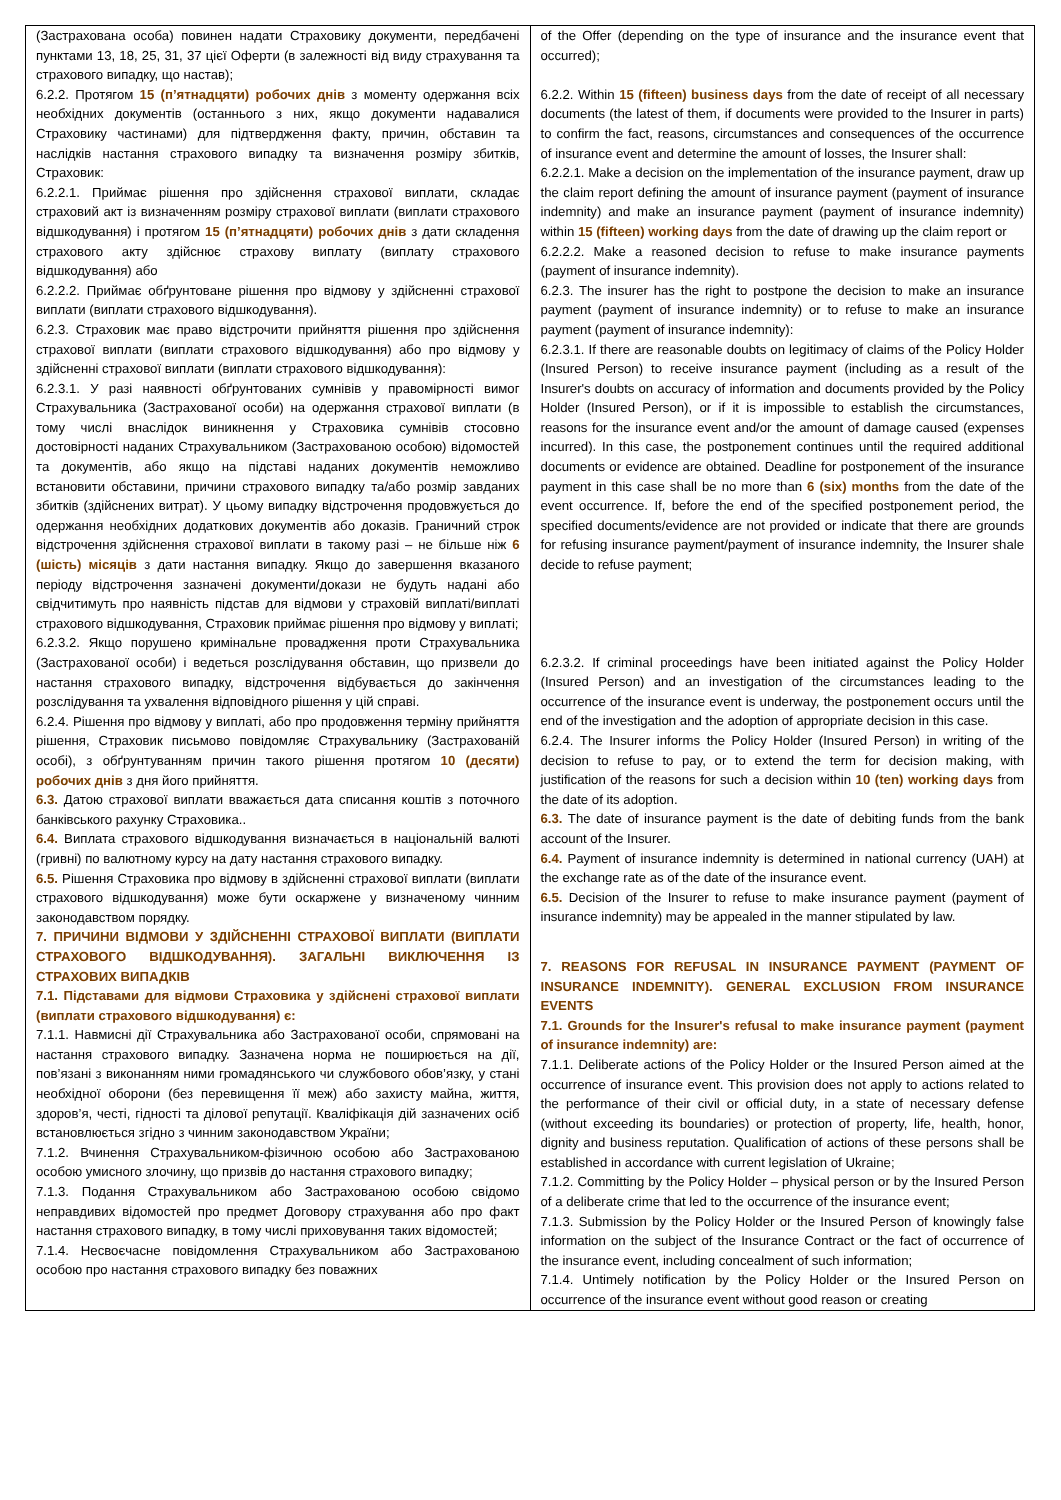| (Застрахована особа) повинен надати Страховику документи, передбачені пунктами 13, 18, 25, 31, 37 цієї Оферти (в залежності від виду страхування та страхового випадку, що настав); 6.2.2. Протягом 15 (п’ятнадцяти) робочих днів з моменту одержання всіх необхідних документів (останнього з них, якщо документи надавалися Страховику частинами) для підтвердження факту, причин, обставин та наслідків настання страхового випадку та визначення розміру збитків, Страховик: 6.2.2.1. Приймає рішення про здійснення страхової виплати, складає страховий акт із визначенням розміру страхової виплати (виплати страхового відшкодування) і протягом 15 (п’ятнадцяти) робочих днів з дати складення страхового акту здійснює страхову виплату (виплату страхового відшкодування) або 6.2.2.2. Приймає обґрунтоване рішення про відмову у здійсненні страхової виплати (виплати страхового відшкодування). 6.2.3. Страховик має право відстрочити прийняття рішення про здійснення страхової виплати (виплати страхового відшкодування) або про відмову у здійсненні страхової виплати (виплати страхового відшкодування): 6.2.3.1. У разі наявності обґрунтованих сумнівів у правомірності вимог Страхувальника (Застрахованої особи) на одержання страхової виплати (в тому числі внаслідок виникнення у Страховика сумнівів стосовно достовірності наданих Страхувальником (Застрахованою особою) відомостей та документів, або якщо на підставі наданих документів неможливо встановити обставини, причини страхового випадку та/або розмір завданих збитків (здійснених витрат). У цьому випадку відстрочення продовжується до одержання необхідних додаткових документів або доказів. Граничний строк відстрочення здійснення страхової виплати в такому разі – не більше ніж 6 (шість) місяців з дати настання випадку. Якщо до завершення вказаного періоду відстрочення зазначені документи/докази не будуть надані або свідчитимуть про наявність підстав для відмови у страховій виплаті/виплаті страхового відшкодування, Страховик приймає рішення про відмову у виплаті; 6.2.3.2. Якщо порушено кримінальне провадження проти Страхувальника (Застрахованої особи) і ведеться розслідування обставин, що призвели до настання страхового випадку, відстрочення відбувається до закінчення розслідування та ухвалення відповідного рішення у цій справі. 6.2.4. Рішення про відмову у виплаті, або про продовження терміну прийняття рішення, Страховик письмово повідомляє Страхувальнику (Застрахованій особі), з обґрунтуванням причин такого рішення протягом 10 (десяти) робочих днів з дня його прийняття. 6.3. Датою страхової виплати вважається дата списання коштів з поточного банківського рахунку Страховика.. 6.4. Виплата страхового відшкодування визначається в національній валюті (гривні) по валютному курсу на дату настання страхового випадку. 6.5. Рішення Страховика про відмову в здійсненні страхової виплати (виплати страхового відшкодування) може бути оскаржене у визначеному чинним законодавством порядку. 7. ПРИЧИНИ ВІДМОВИ У ЗДІЙСНЕННІ СТРАХОВОЇ ВИПЛАТИ (ВИПЛАТИ СТРАХОВОГО ВІДШКОДУВАННЯ). ЗАГАЛЬНІ ВИКЛЮЧЕННЯ ІЗ СТРАХОВИХ ВИПАДКІВ 7.1. Підставами для відмови Страховика у здійснені страхової виплати (виплати страхового відшкодування) є: 7.1.1. Навмисні дії Страхувальника або Застрахованої особи, спрямовані на настання страхового випадку. Зазначена норма не поширюється на дії, пов’язані з виконанням ними громадянського чи службового обов’язку, у стані необхідної оборони (без перевищення її меж) або захисту майна, життя, здоров’я, честі, гідності та ділової репутації. Кваліфікація дій зазначених осіб встановлюється згідно з чинним законодавством України; 7.1.2. Вчинення Страхувальником-фізичною особою або Застрахованою особою умисного злочину, що призвів до настання страхового випадку; 7.1.3. Подання Страхувальником або Застрахованою особою свідомо неправдивих відомостей про предмет Договору страхування або про факт настання страхового випадку, в тому числі приховування таких відомостей; 7.1.4. Несвоєчасне повідомлення Страхувальником або Застрахованою особою про настання страхового випадку без поважних | of the Offer (depending on the type of insurance and the insurance event that occurred); 6.2.2. Within 15 (fifteen) business days from the date of receipt of all necessary documents (the latest of them, if documents were provided to the Insurer in parts) to confirm the fact, reasons, circumstances and consequences of the occurrence of insurance event and determine the amount of losses, the Insurer shall: 6.2.2.1. Make a decision on the implementation of the insurance payment, draw up the claim report defining the amount of insurance payment (payment of insurance indemnity) and make an insurance payment (payment of insurance indemnity) within 15 (fifteen) working days from the date of drawing up the claim report or 6.2.2.2. Make a reasoned decision to refuse to make insurance payments (payment of insurance indemnity). 6.2.3. The insurer has the right to postpone the decision to make an insurance payment (payment of insurance indemnity) or to refuse to make an insurance payment (payment of insurance indemnity): 6.2.3.1. If there are reasonable doubts on legitimacy of claims of the Policy Holder (Insured Person) to receive insurance payment (including as a result of the Insurer's doubts on accuracy of information and documents provided by the Policy Holder (Insured Person), or if it is impossible to establish the circumstances, reasons for the insurance event and/or the amount of damage caused (expenses incurred). In this case, the postponement continues until the required additional documents or evidence are obtained. Deadline for postponement of the insurance payment in this case shall be no more than 6 (six) months from the date of the event occurrence. If, before the end of the specified postponement period, the specified documents/evidence are not provided or indicate that there are grounds for refusing insurance payment/payment of insurance indemnity, the Insurer shale decide to refuse payment; 6.2.3.2. If criminal proceedings have been initiated against the Policy Holder (Insured Person) and an investigation of the circumstances leading to the occurrence of the insurance event is underway, the postponement occurs until the end of the investigation and the adoption of appropriate decision in this case. 6.2.4. The Insurer informs the Policy Holder (Insured Person) in writing of the decision to refuse to pay, or to extend the term for decision making, with justification of the reasons for such a decision within 10 (ten) working days from the date of its adoption. 6.3. The date of insurance payment is the date of debiting funds from the bank account of the Insurer. 6.4. Payment of insurance indemnity is determined in national currency (UAH) at the exchange rate as of the date of the insurance event. 6.5. Decision of the Insurer to refuse to make insurance payment (payment of insurance indemnity) may be appealed in the manner stipulated by law. 7. REASONS FOR REFUSAL IN INSURANCE PAYMENT (PAYMENT OF INSURANCE INDEMNITY). GENERAL EXCLUSION FROM INSURANCE EVENTS 7.1. Grounds for the Insurer's refusal to make insurance payment (payment of insurance indemnity) are: 7.1.1. Deliberate actions of the Policy Holder or the Insured Person aimed at the occurrence of insurance event. This provision does not apply to actions related to the performance of their civil or official duty, in a state of necessary defense (without exceeding its boundaries) or protection of property, life, health, honor, dignity and business reputation. Qualification of actions of these persons shall be established in accordance with current legislation of Ukraine; 7.1.2. Committing by the Policy Holder – physical person or by the Insured Person of a deliberate crime that led to the occurrence of the insurance event; 7.1.3. Submission by the Policy Holder or the Insured Person of knowingly false information on the subject of the Insurance Contract or the fact of occurrence of the insurance event, including concealment of such information; 7.1.4. Untimely notification by the Policy Holder or the Insured Person on occurrence of the insurance event without good reason or creating |